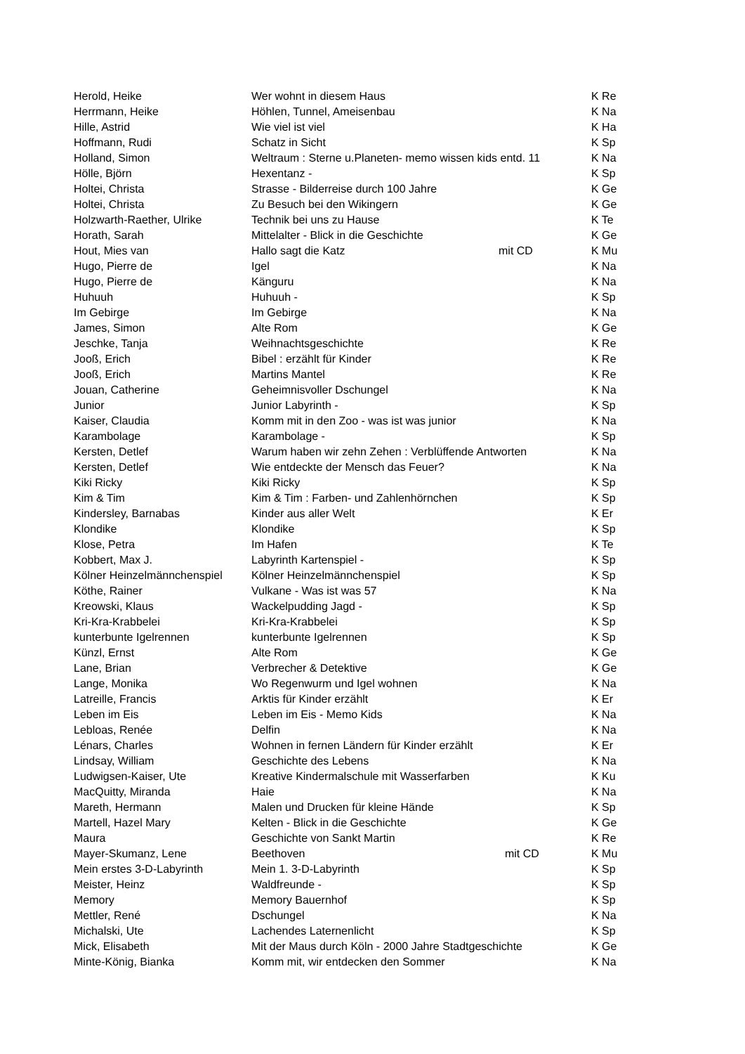| Herold, Heike | Wer wohnt in diesem Haus | | K Re |
| Herrmann, Heike | Höhlen, Tunnel, Ameisenbau | | K Na |
| Hille, Astrid | Wie viel ist viel | | K Ha |
| Hoffmann, Rudi | Schatz in Sicht | | K Sp |
| Holland, Simon | Weltraum : Sterne u.Planeten- memo wissen kids entd. 11 | | K Na |
| Hölle, Björn | Hexentanz - | | K Sp |
| Holtei, Christa | Strasse - Bilderreise durch 100 Jahre | | K Ge |
| Holtei, Christa | Zu Besuch bei den Wikingern | | K Ge |
| Holzwarth-Raether, Ulrike | Technik bei uns zu Hause | | K Te |
| Horath, Sarah | Mittelalter - Blick in die Geschichte | | K Ge |
| Hout, Mies van | Hallo sagt die Katz | mit CD | K Mu |
| Hugo, Pierre de | Igel | | K Na |
| Hugo, Pierre de | Känguru | | K Na |
| Huhuuh | Huhuuh - | | K Sp |
| Im Gebirge | Im Gebirge | | K Na |
| James, Simon | Alte Rom | | K Ge |
| Jeschke, Tanja | Weihnachtsgeschichte | | K Re |
| Jooß, Erich | Bibel : erzählt für Kinder | | K Re |
| Jooß, Erich | Martins Mantel | | K Re |
| Jouan, Catherine | Geheimnisvoller Dschungel | | K Na |
| Junior | Junior Labyrinth - | | K Sp |
| Kaiser, Claudia | Komm mit in den Zoo - was ist was junior | | K Na |
| Karambolage | Karambolage - | | K Sp |
| Kersten, Detlef | Warum haben wir zehn Zehen : Verblüffende Antworten | | K Na |
| Kersten, Detlef | Wie entdeckte der Mensch das Feuer? | | K Na |
| Kiki Ricky | Kiki Ricky | | K Sp |
| Kim & Tim | Kim & Tim : Farben- und Zahlenhörnchen | | K Sp |
| Kindersley, Barnabas | Kinder aus aller Welt | | K Er |
| Klondike | Klondike | | K Sp |
| Klose, Petra | Im Hafen | | K Te |
| Kobbert, Max J. | Labyrinth Kartenspiel - | | K Sp |
| Kölner Heinzelmännchenspiel | Kölner Heinzelmännchenspiel | | K Sp |
| Köthe, Rainer | Vulkane - Was ist was 57 | | K Na |
| Kreowski, Klaus | Wackelpudding Jagd - | | K Sp |
| Kri-Kra-Krabbelei | Kri-Kra-Krabbelei | | K Sp |
| kunterbunte Igelrennen | kunterbunte Igelrennen | | K Sp |
| Künzl, Ernst | Alte Rom | | K Ge |
| Lane, Brian | Verbrecher & Detektive | | K Ge |
| Lange, Monika | Wo Regenwurm und Igel wohnen | | K Na |
| Latreille, Francis | Arktis für Kinder erzählt | | K Er |
| Leben im Eis | Leben im Eis - Memo Kids | | K Na |
| Lebloas, Renée | Delfin | | K Na |
| Lénars, Charles | Wohnen in fernen Ländern für Kinder erzählt | | K Er |
| Lindsay, William | Geschichte des Lebens | | K Na |
| Ludwigsen-Kaiser, Ute | Kreative Kindermalschule mit Wasserfarben | | K Ku |
| MacQuitty, Miranda | Haie | | K Na |
| Mareth, Hermann | Malen und Drucken für kleine Hände | | K Sp |
| Martell, Hazel Mary | Kelten - Blick in die Geschichte | | K Ge |
| Maura | Geschichte von Sankt Martin | | K Re |
| Mayer-Skumanz, Lene | Beethoven | mit CD | K Mu |
| Mein erstes 3-D-Labyrinth | Mein 1. 3-D-Labyrinth | | K Sp |
| Meister, Heinz | Waldfreunde - | | K Sp |
| Memory | Memory Bauernhof | | K Sp |
| Mettler, René | Dschungel | | K Na |
| Michalski, Ute | Lachendes Laternenlicht | | K Sp |
| Mick, Elisabeth | Mit der Maus durch Köln - 2000 Jahre Stadtgeschichte | | K Ge |
| Minte-König, Bianka | Komm mit, wir entdecken den Sommer | | K Na |